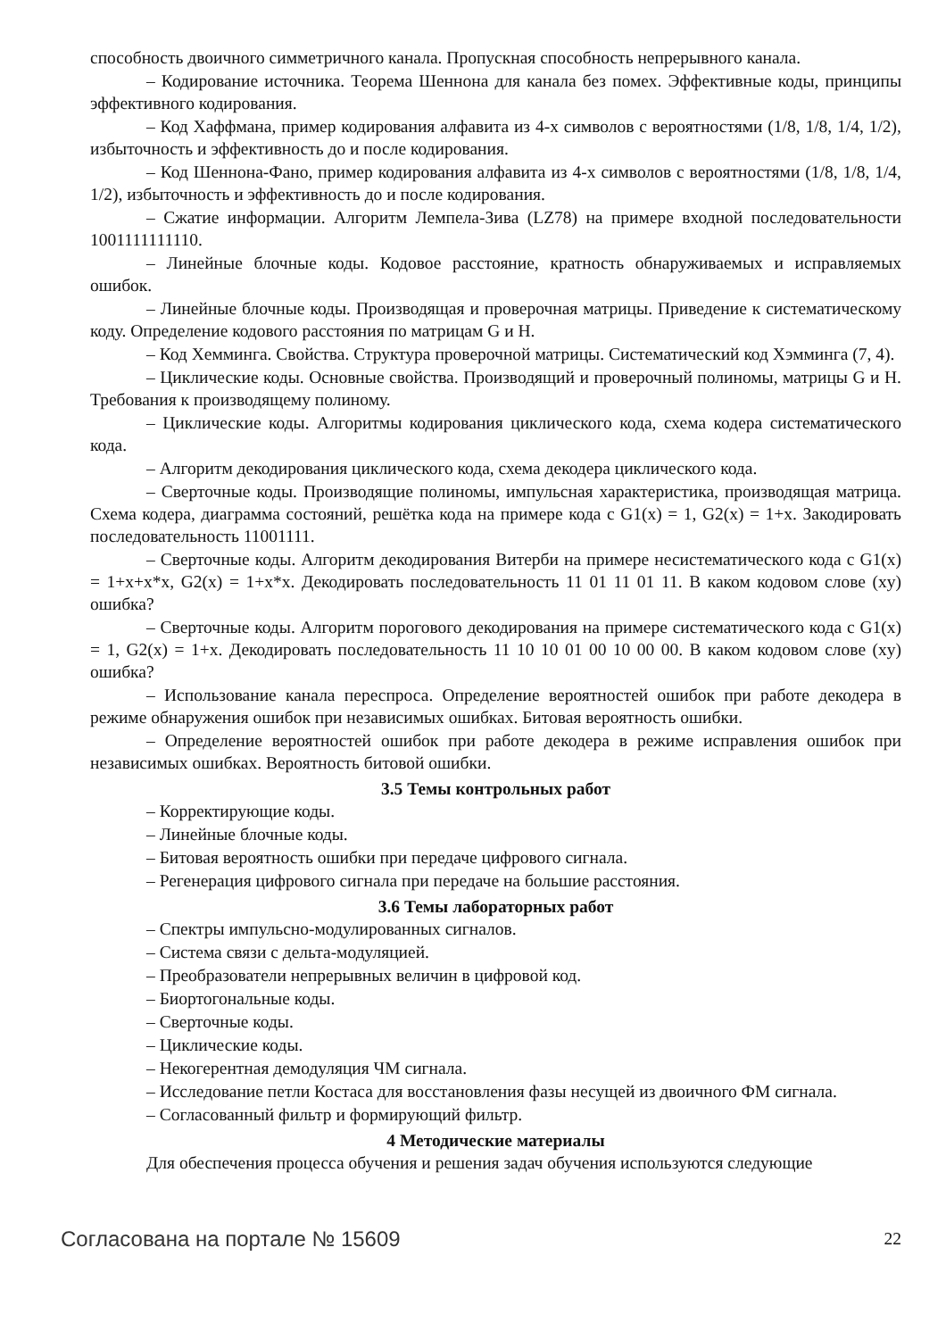способность двоичного симметричного канала. Пропускная способность непрерывного канала.
– Кодирование источника. Теорема Шеннона для канала без помех. Эффективные коды, принципы эффективного кодирования.
– Код Хаффмана, пример кодирования алфавита из 4-х символов с вероятностями (1/8, 1/8, 1/4, 1/2), избыточность и эффективность до и после кодирования.
– Код Шеннона-Фано, пример кодирования алфавита из 4-х символов с вероятностями (1/8, 1/8, 1/4, 1/2), избыточность и эффективность до и после кодирования.
– Сжатие информации. Алгоритм Лемпела-Зива (LZ78) на примере входной последовательности 1001111111110.
– Линейные блочные коды. Кодовое расстояние, кратность обнаруживаемых и исправляемых ошибок.
– Линейные блочные коды. Производящая и проверочная матрицы. Приведение к систематическому коду. Определение кодового расстояния по матрицам G и H.
– Код Хемминга. Свойства. Структура проверочной матрицы. Систематический код Хэмминга (7, 4).
– Циклические коды. Основные свойства. Производящий и проверочный полиномы, матрицы G и H. Требования к производящему полиному.
– Циклические коды. Алгоритмы кодирования циклического кода, схема кодера систематического кода.
– Алгоритм декодирования циклического кода, схема декодера циклического кода.
– Сверточные коды. Производящие полиномы, импульсная характеристика, производящая матрица. Схема кодера, диаграмма состояний, решётка кода на примере кода с G1(x) = 1, G2(x) = 1+x. Закодировать последовательность 11001111.
– Сверточные коды. Алгоритм декодирования Витерби на примере несистематического кода с G1(x) = 1+x+x*x, G2(x) = 1+x*x. Декодировать последовательность 11 01 11 01 11. В каком кодовом слове (xy) ошибка?
– Сверточные коды. Алгоритм порогового декодирования на примере систематического кода с G1(x) = 1, G2(x) = 1+x. Декодировать последовательность 11 10 10 01 00 10 00 00. В каком кодовом слове (xy) ошибка?
– Использование канала переспроса. Определение вероятностей ошибок при работе декодера в режиме обнаружения ошибок при независимых ошибках. Битовая вероятность ошибки.
– Определение вероятностей ошибок при работе декодера в режиме исправления ошибок при независимых ошибках. Вероятность битовой ошибки.
3.5 Темы контрольных работ
– Корректирующие коды.
– Линейные блочные коды.
– Битовая вероятность ошибки при передаче цифрового сигнала.
– Регенерация цифрового сигнала при передаче на большие расстояния.
3.6 Темы лабораторных работ
– Спектры импульсно-модулированных сигналов.
– Система связи с дельта-модуляцией.
– Преобразователи непрерывных величин в цифровой код.
– Биортогональные коды.
– Сверточные коды.
– Циклические коды.
– Некогерентная демодуляция ЧМ сигнала.
– Исследование петли Костаса для восстановления фазы несущей из двоичного ФМ сигнала.
– Согласованный фильтр и формирующий фильтр.
4 Методические материалы
Для обеспечения процесса обучения и решения задач обучения используются следующие
Согласована на портале № 15609 22